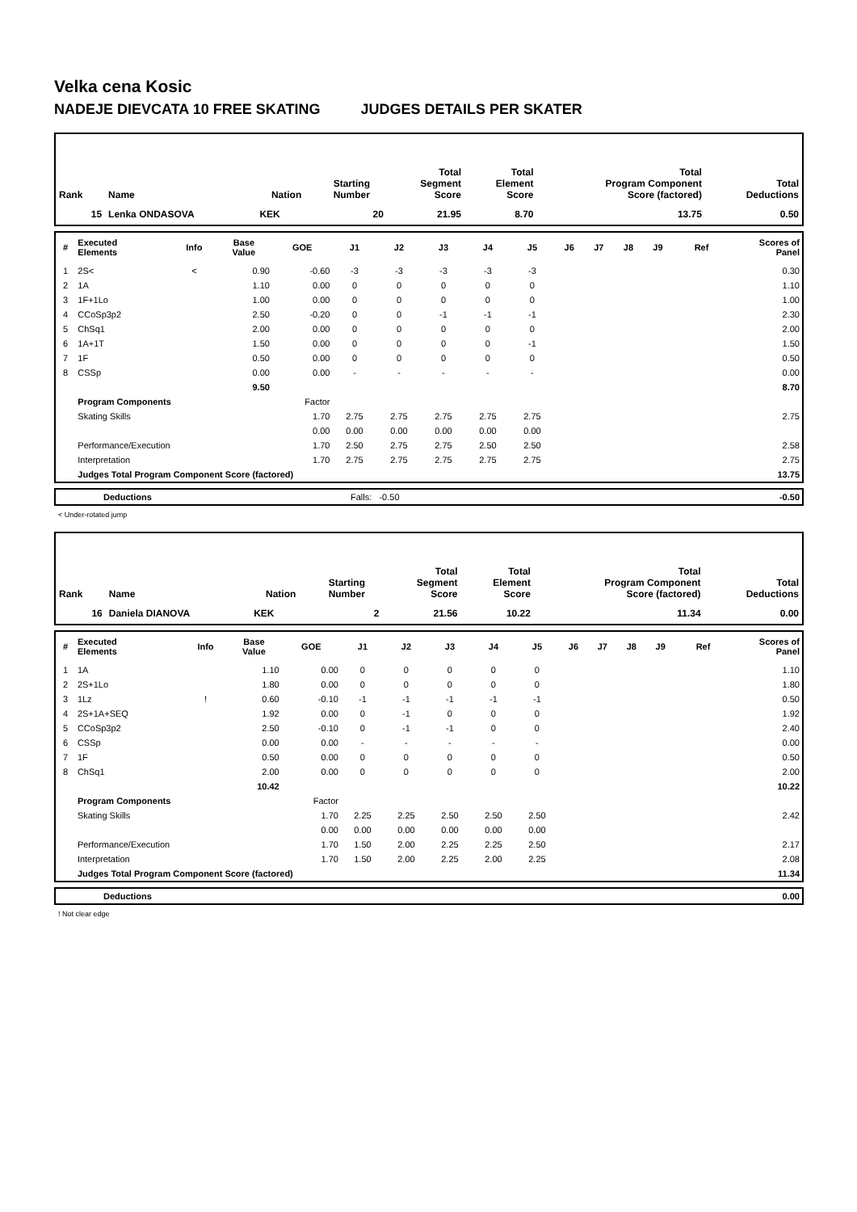Velka cena Kosic
NADEJE DIEVCATA 10 FREE SKATING JUDGES DETAILS PER SKATER
| Rank | Name | Nation | Starting Number | Total Segment Score | Total Element Score | Total Program Component Score (factored) | Total Deductions |
| --- | --- | --- | --- | --- | --- | --- | --- |
| 15 | Lenka ONDASOVA | KEK | 20 | 21.95 | 8.70 | 13.75 | 0.50 |
| # | Executed Elements | Info | Base Value | GOE | J1 | J2 | J3 | J4 | J5 | J6 | J7 | J8 | J9 | Ref | Scores of Panel |
| --- | --- | --- | --- | --- | --- | --- | --- | --- | --- | --- | --- | --- | --- | --- | --- |
| 1 | 2S< | < | 0.90 | -0.60 | -3 | -3 | -3 | -3 | -3 | | | | | | 0.30 |
| 2 | 1A | | 1.10 | 0.00 | 0 | 0 | 0 | 0 | 0 | | | | | | 1.10 |
| 3 | 1F+1Lo | | 1.00 | 0.00 | 0 | 0 | 0 | 0 | 0 | | | | | | 1.00 |
| 4 | CCoSp3p2 | | 2.50 | -0.20 | 0 | 0 | -1 | -1 | -1 | | | | | | 2.30 |
| 5 | ChSq1 | | 2.00 | 0.00 | 0 | 0 | 0 | 0 | 0 | | | | | | 2.00 |
| 6 | 1A+1T | | 1.50 | 0.00 | 0 | 0 | 0 | 0 | -1 | | | | | | 1.50 |
| 7 | 1F | | 0.50 | 0.00 | 0 | 0 | 0 | 0 | 0 | | | | | | 0.50 |
| 8 | CSSp | | 0.00 | 0.00 | - | - | - | - | - | | | | | | 0.00 |
| | | | 9.50 | | | | | | | | | | | | 8.70 |
| | Program Components | | | Factor | | | | | | | | | | | |
| | Skating Skills | | | 1.70 | 2.75 | 2.75 | 2.75 | 2.75 | 2.75 | | | | | | 2.75 |
| | | | | 0.00 | 0.00 | 0.00 | 0.00 | 0.00 | 0.00 | | | | | | |
| | Performance/Execution | | | 1.70 | 2.50 | 2.75 | 2.75 | 2.50 | 2.50 | | | | | | 2.58 |
| | Interpretation | | | 1.70 | 2.75 | 2.75 | 2.75 | 2.75 | 2.75 | | | | | | 2.75 |
| | Judges Total Program Component Score (factored) | | | | | | | | | | | | | | 13.75 |
| | Deductions | Falls: -0.50 | -0.50 |
< Under-rotated jump
| Rank | Name | Nation | Starting Number | Total Segment Score | Total Element Score | Total Program Component Score (factored) | Total Deductions |
| --- | --- | --- | --- | --- | --- | --- | --- |
| 16 | Daniela DIANOVA | KEK | 2 | 21.56 | 10.22 | 11.34 | 0.00 |
| # | Executed Elements | Info | Base Value | GOE | J1 | J2 | J3 | J4 | J5 | J6 | J7 | J8 | J9 | Ref | Scores of Panel |
| --- | --- | --- | --- | --- | --- | --- | --- | --- | --- | --- | --- | --- | --- | --- | --- |
| 1 | 1A | | 1.10 | 0.00 | 0 | 0 | 0 | 0 | 0 | | | | | | 1.10 |
| 2 | 2S+1Lo | | 1.80 | 0.00 | 0 | 0 | 0 | 0 | 0 | | | | | | 1.80 |
| 3 | 1Lz | ! | 0.60 | -0.10 | -1 | -1 | -1 | -1 | -1 | | | | | | 0.50 |
| 4 | 2S+1A+SEQ | | 1.92 | 0.00 | 0 | -1 | 0 | 0 | 0 | | | | | | 1.92 |
| 5 | CCoSp3p2 | | 2.50 | -0.10 | 0 | -1 | -1 | 0 | 0 | | | | | | 2.40 |
| 6 | CSSp | | 0.00 | 0.00 | - | - | - | - | - | | | | | | 0.00 |
| 7 | 1F | | 0.50 | 0.00 | 0 | 0 | 0 | 0 | 0 | | | | | | 0.50 |
| 8 | ChSq1 | | 2.00 | 0.00 | 0 | 0 | 0 | 0 | 0 | | | | | | 2.00 |
| | | | 10.42 | | | | | | | | | | | | 10.22 |
| | Program Components | | | Factor | | | | | | | | | | | |
| | Skating Skills | | | 1.70 | 2.25 | 2.25 | 2.50 | 2.50 | 2.50 | | | | | | 2.42 |
| | | | | 0.00 | 0.00 | 0.00 | 0.00 | 0.00 | 0.00 | | | | | | |
| | Performance/Execution | | | 1.70 | 1.50 | 2.00 | 2.25 | 2.25 | 2.50 | | | | | | 2.17 |
| | Interpretation | | | 1.70 | 1.50 | 2.00 | 2.25 | 2.00 | 2.25 | | | | | | 2.08 |
| | Judges Total Program Component Score (factored) | | | | | | | | | | | | | | 11.34 |
| | Deductions | 0.00 |
! Not clear edge